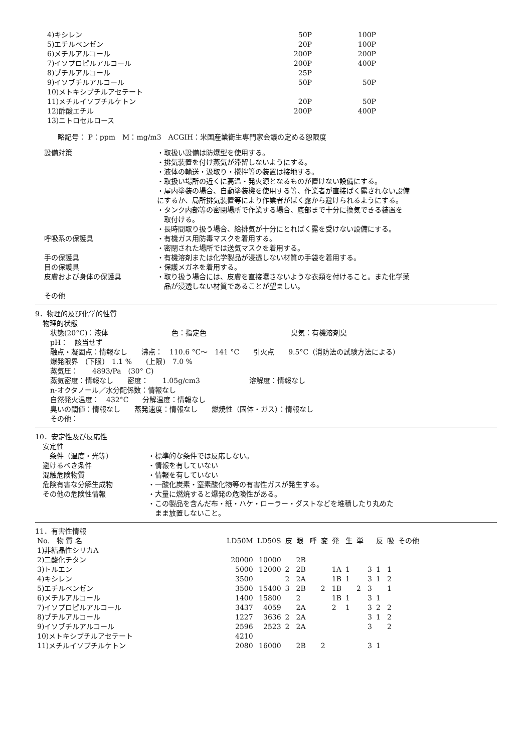| 4)キシレン | 50P | 100P |
| 5)エチルベンゼン | 20P | 100P |
| 6)メチルアルコール | 200P | 200P |
| 7)イソプロピルアルコール | 200P | 400P |
| 8)ブチルアルコール | 25P | |
| 9)イソブチルアルコール | 50P | 50P |
| 10)メトキシブチルアセテート | | |
| 11)メチルイソブチルケトン | 20P | 50P |
| 12)酢酸エチル | 200P | 400P |
| 13)ニトロセルロース | | |
略記号： P：ppm　M：mg/m3　ACGIH：米国産業衛生専門家会議の定める恕限度
設備対策 ・取扱い設備は防爆型を使用する。
・排気装置を付け蒸気が滞留しないようにする。
・液体の輸送・汲取り・攪拌等の装置は接地する。
・取扱い場所の近くに高温・発火源となるものが置けない設備にする。
・屋内塗装の場合、自動塗装機を使用する等、作業者が直接ばく露されない設備
にするか、局所排気装置等により作業者がばく露から避けられるようにする。
・タンク内部等の密閉場所で作業する場合、底部まで十分に換気できる装置を
　取付ける。
・長時間取り扱う場合、給排気が十分にとればく露を受けない設備にする。
呼吸系の保護具 ・有機ガス用防毒マスクを着用する。
・密閉された場所では送気マスクを着用する。
手の保護具 ・有機溶剤または化学製品が浸透しない材質の手袋を着用する。
目の保護具 ・保護メガネを着用する。
皮膚および身体の保護具 ・取り扱う場合には、皮膚を直接曝さないような衣類を付けること。また化学薬
　品が浸透しない材質であることが望ましい。
その他
9．物理的及び化学的性質
物理的状態
状態(20°C)：液体　　　　　　　　　色：指定色　　　　　　　　　　　　臭気：有機溶剤臭
pH：　該当せず
融点・凝固点：情報なし　　沸点：　110.6 °C～　141 °C　　引火点　　9.5°C（消防法の試験方法による）
爆発限界　(下限)　1.1 %　　(上限)　7.0 %
蒸気圧：　　4893/Pa　(30° C)
蒸気密度：情報なし　　密度：　　1.05g/cm3　　　　　　　溶解度：情報なし
n-オクタノール／水分配係数：情報なし
自然発火温度：　432°C　　分解温度：情報なし
臭いの閾値：情報なし　　蒸発速度：情報なし　　燃焼性（固体・ガス）：情報なし
その他：
10．安定性及び反応性
安定性
　条件（温度・光等） ・標準的な条件では反応しない。
避けるべき条件 ・情報を有していない
混触危険物質 ・情報を有していない
危険有害な分解生成物 ・一酸化炭素・窒素酸化物等の有害性ガスが発生する。
その他の危険性情報 ・大量に燃焼すると爆発の危険性がある。
・この製品を含んだ布・紙・ハケ・ローラー・ダストなどを堆積したり丸めた
　まま放置しないこと。
11．有害性情報
| No. 物 質 名 | LD50M | LD50S | 皮 | 眼 | 呼 | 変 | 発 | 生 | 単 | | 反 | 吸 | その他 |
| --- | --- | --- | --- | --- | --- | --- | --- | --- | --- | --- | --- | --- | --- |
| 1)非結晶性シリカA | | | | | | | | | | | | | |
| 2)二酸化チタン | 20000 | 10000 | | 2B | | | | | | | | | |
| 3)トルエン | 5000 | 12000 | 2 | 2B | | | 1A | 1 | | 3 | 1 | 1 | |
| 4)キシレン | 3500 | | 2 | 2A | | | 1B | 1 | | 3 | 1 | 2 | |
| 5)エチルベンゼン | 3500 | 15400 | 3 | 2B | | 2 | 1B | | 2 | 3 | | 1 | |
| 6)メチルアルコール | 1400 | 15800 | | 2 | | | 1B | 1 | | 3 | 1 | | |
| 7)イソプロピルアルコール | 3437 | 4059 | | 2A | | | 2 | 1 | | 3 | 2 | 2 | |
| 8)ブチルアルコール | 1227 | 3636 | 2 | 2A | | | | | | 3 | 1 | 2 | |
| 9)イソブチルアルコール | 2596 | 2523 | 2 | 2A | | | | | | 3 | | 2 | |
| 10)メトキシブチルアセテート | 4210 | | | | | | | | | | | | |
| 11)メチルイソブチルケトン | 2080 | 16000 | | 2B | | 2 | | | | 3 | 1 | | |